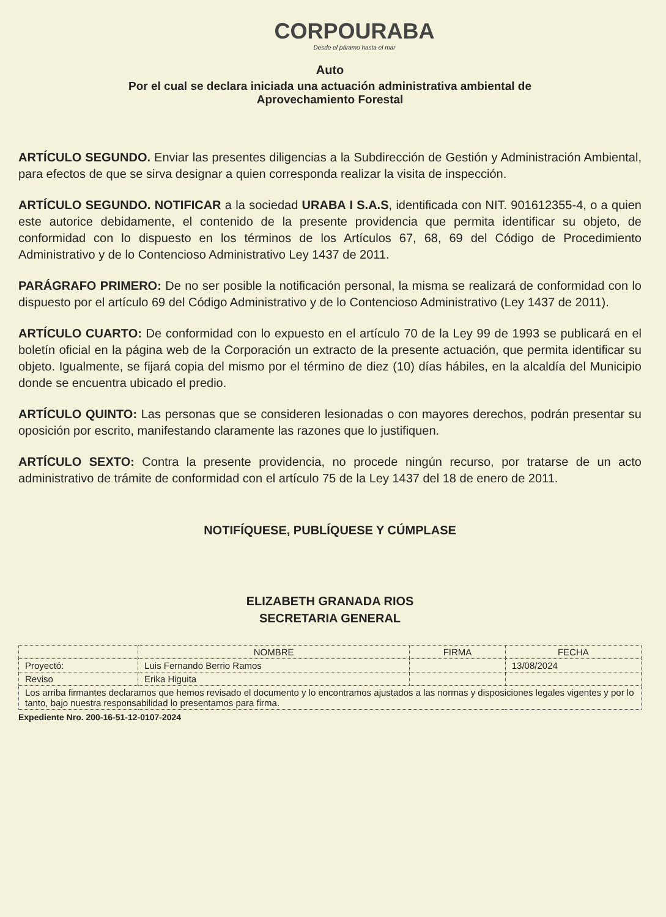CORPOURABA
Desde el páramo hasta el mar
Auto
Por el cual se declara iniciada una actuación administrativa ambiental de
Aprovechamiento Forestal
ARTÍCULO SEGUNDO. Enviar las presentes diligencias a la Subdirección de Gestión y Administración Ambiental, para efectos de que se sirva designar a quien corresponda realizar la visita de inspección.
ARTÍCULO SEGUNDO. NOTIFICAR a la sociedad URABA I S.A.S, identificada con NIT. 901612355-4, o a quien este autorice debidamente, el contenido de la presente providencia que permita identificar su objeto, de conformidad con lo dispuesto en los términos de los Artículos 67, 68, 69 del Código de Procedimiento Administrativo y de lo Contencioso Administrativo Ley 1437 de 2011.
PARÁGRAFO PRIMERO: De no ser posible la notificación personal, la misma se realizará de conformidad con lo dispuesto por el artículo 69 del Código Administrativo y de lo Contencioso Administrativo (Ley 1437 de 2011).
ARTÍCULO CUARTO: De conformidad con lo expuesto en el artículo 70 de la Ley 99 de 1993 se publicará en el boletín oficial en la página web de la Corporación un extracto de la presente actuación, que permita identificar su objeto. Igualmente, se fijará copia del mismo por el término de diez (10) días hábiles, en la alcaldía del Municipio donde se encuentra ubicado el predio.
ARTÍCULO QUINTO: Las personas que se consideren lesionadas o con mayores derechos, podrán presentar su oposición por escrito, manifestando claramente las razones que lo justifiquen.
ARTÍCULO SEXTO: Contra la presente providencia, no procede ningún recurso, por tratarse de un acto administrativo de trámite de conformidad con el artículo 75 de la Ley 1437 del 18 de enero de 2011.
NOTIFÍQUESE, PUBLÍQUESE Y CÚMPLASE
ELIZABETH GRANADA RIOS
SECRETARIA GENERAL
| | NOMBRE | FIRMA | FECHA |
| --- | --- | --- | --- |
| Proyectó: | Luis Fernando Berrio Ramos | | 13/08/2024 |
| Reviso | Erika Higuita | | |
| Los arriba firmantes declaramos que hemos revisado el documento y lo encontramos ajustados a las normas y disposiciones legales vigentes y por lo tanto, bajo nuestra responsabilidad lo presentamos para firma. | | | |
Expediente Nro. 200-16-51-12-0107-2024